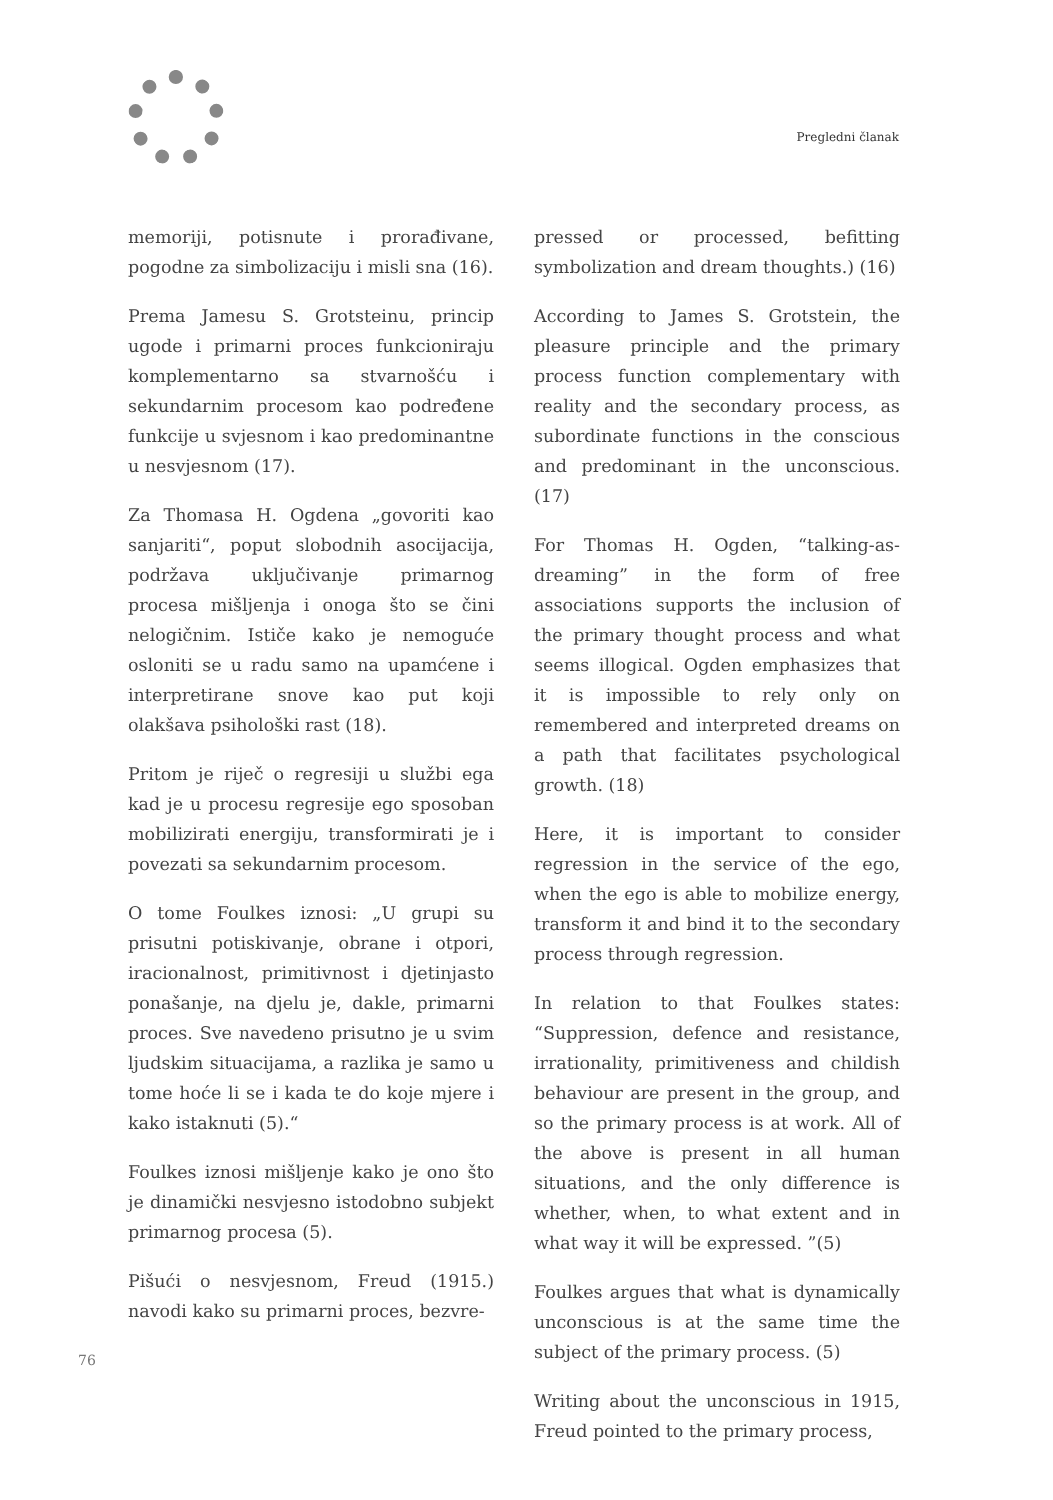Pregledni članak
memoriji, potisnute i prorađivane, pogodne za simbolizaciju i misli sna (16).
Prema Jamesu S. Grotsteinu, princip ugode i primarni proces funkcioniraju komplementarno sa stvarnošću i sekundarnim procesom kao podređene funkcije u svjesnom i kao predominantne u nesvjesnom (17).
Za Thomasa H. Ogdena „govoriti kao sanjariti“, poput slobodnih asocijacija, podržava uključivanje primarnog procesa mišljenja i onoga što se čini nelogičnim. Ističe kako je nemoguće osloniti se u radu samo na upamćene i interpretirane snove kao put koji olakšava psihološki rast (18).
Pritom je riječ o regresiji u službi ega kad je u procesu regresije ego sposoban mobilizirati energiju, transformirati je i povezati sa sekundarnim procesom.
O tome Foulkes iznosi: „U grupi su prisutni potiskivanje, obrane i otpori, iracionalnost, primitivnost i djetinjasto ponašanje, na djelu je, dakle, primarni proces. Sve navedeno prisutno je u svim ljudskim situacijama, a razlika je samo u tome hoće li se i kada te do koje mjere i kako istaknuti (5).“
Foulkes iznosi mišljenje kako je ono što je dinamički nesvjesno istodobno subjekt primarnog procesa (5).
Pišući o nesvjesnom, Freud (1915.) navodi kako su primarni proces, bezvre-
pressed or processed, befitting symbolization and dream thoughts.) (16)
According to James S. Grotstein, the pleasure principle and the primary process function complementary with reality and the secondary process, as subordinate functions in the conscious and predominant in the unconscious. (17)
For Thomas H. Ogden, “talking-as-dreaming” in the form of free associations supports the inclusion of the primary thought process and what seems illogical. Ogden emphasizes that it is impossible to rely only on remembered and interpreted dreams on a path that facilitates psychological growth. (18)
Here, it is important to consider regression in the service of the ego, when the ego is able to mobilize energy, transform it and bind it to the secondary process through regression.
In relation to that Foulkes states: “Suppression, defence and resistance, irrationality, primitiveness and childish behaviour are present in the group, and so the primary process is at work. All of the above is present in all human situations, and the only difference is whether, when, to what extent and in what way it will be expressed. ”(5)
Foulkes argues that what is dynamically unconscious is at the same time the subject of the primary process. (5)
Writing about the unconscious in 1915, Freud pointed to the primary process,
76